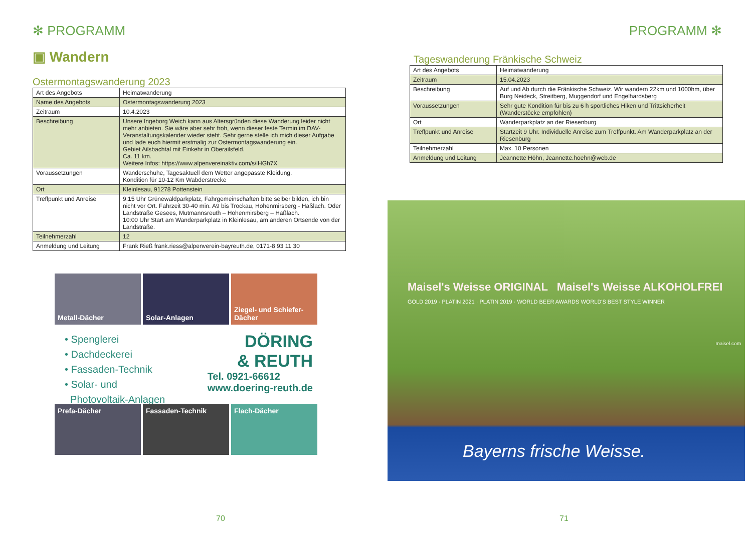✻ PROGRAMM
▣ Wandern
Ostermontagswanderung 2023
| Art des Angebots | Heimatwanderung |
| Name des Angebots | Ostermontagswanderung 2023 |
| Zeitraum | 10.4.2023 |
| Beschreibung | Unsere Ingeborg Weich kann aus Altersgründen diese Wanderung leider nicht mehr anbieten. Sie wäre aber sehr froh, wenn dieser feste Termin im DAV-Veranstaltungskalender wieder steht. Sehr gerne stelle ich mich dieser Aufgabe und lade euch hiermit erstmalig zur Ostermontagswanderung ein. Gebiet Ailsbachtal mit Einkehr in Oberailsfeld. Ca. 11 km. Weitere Infos: https://www.alpenvereinaktiv.com/s/lHGh7X |
| Voraussetzungen | Wanderschuhe, Tagesaktuell dem Wetter angepasste Kleidung. Kondition für 10-12 Km Wabderstrecke |
| Ort | Kleinlesau, 91278 Pottenstein |
| Treffpunkt und Anreise | 9:15 Uhr Grünewaldparkplatz, Fahrgemeinschaften bitte selber bilden, ich bin nicht vor Ort. Fahrzeit 30-40 min. A9 bis Trockau, Hohenmirsberg - Haßlach. Oder Landstraße Gesees, Mutmannsreuth – Hohenmirsberg – Haßlach. 10:00 Uhr Start am Wanderparkplatz in Kleinlesau, am anderen Ortsende von der Landstraße. |
| Teilnehmerzahl | 12 |
| Anmeldung und Leitung | Frank Rieß frank.riess@alpenverein-bayreuth.de, 0171-8 93 11 30 |
Metall-Dächer Solar-Anlagen Ziegel- und Schiefer-Dächer
• Spenglerei
• Dachdeckerei
• Fassaden-Technik
• Solar- und
Photovoltaik-Anlagen
DÖRING
& REUTH
Tel. 0921-66612
www.doering-reuth.de
Prefa-Dächer Fassaden-Technik Flach-Dächer
70
PROGRAMM ✻
Tageswanderung Fränkische Schweiz
| Art des Angebots | Heimatwanderung |
| Zeitraum | 15.04.2023 |
| Beschreibung | Auf und Ab durch die Fränkische Schweiz. Wir wandern 22km und 1000hm, über Burg Neideck, Streitberg, Muggendorf und Engelhardsberg |
| Voraussetzungen | Sehr gute Kondition für bis zu 6 h sportliches Hiken und Trittsicherheit (Wanderstöcke empfohlen) |
| Ort | Wanderparkplatz an der Riesenburg |
| Treffpunkt und Anreise | Startzeit 9 Uhr. Individuelle Anreise zum Treffpunkt. Am Wanderparkplatz an der Riesenburg |
| Teilnehmerzahl | Max. 10 Personen |
| Anmeldung und Leitung | Jeannette Höhn, Jeannette.hoehn@web.de |
Maisel's Weisse ORIGINAL Maisel's Weisse ALKOHOLFREI
GOLD 2019 · PLATIN 2021 · PLATIN 2019 · WORLD BEER AWARDS WORLD'S BEST STYLE WINNER
Bayerns frische Weisse.
maisel.com
71